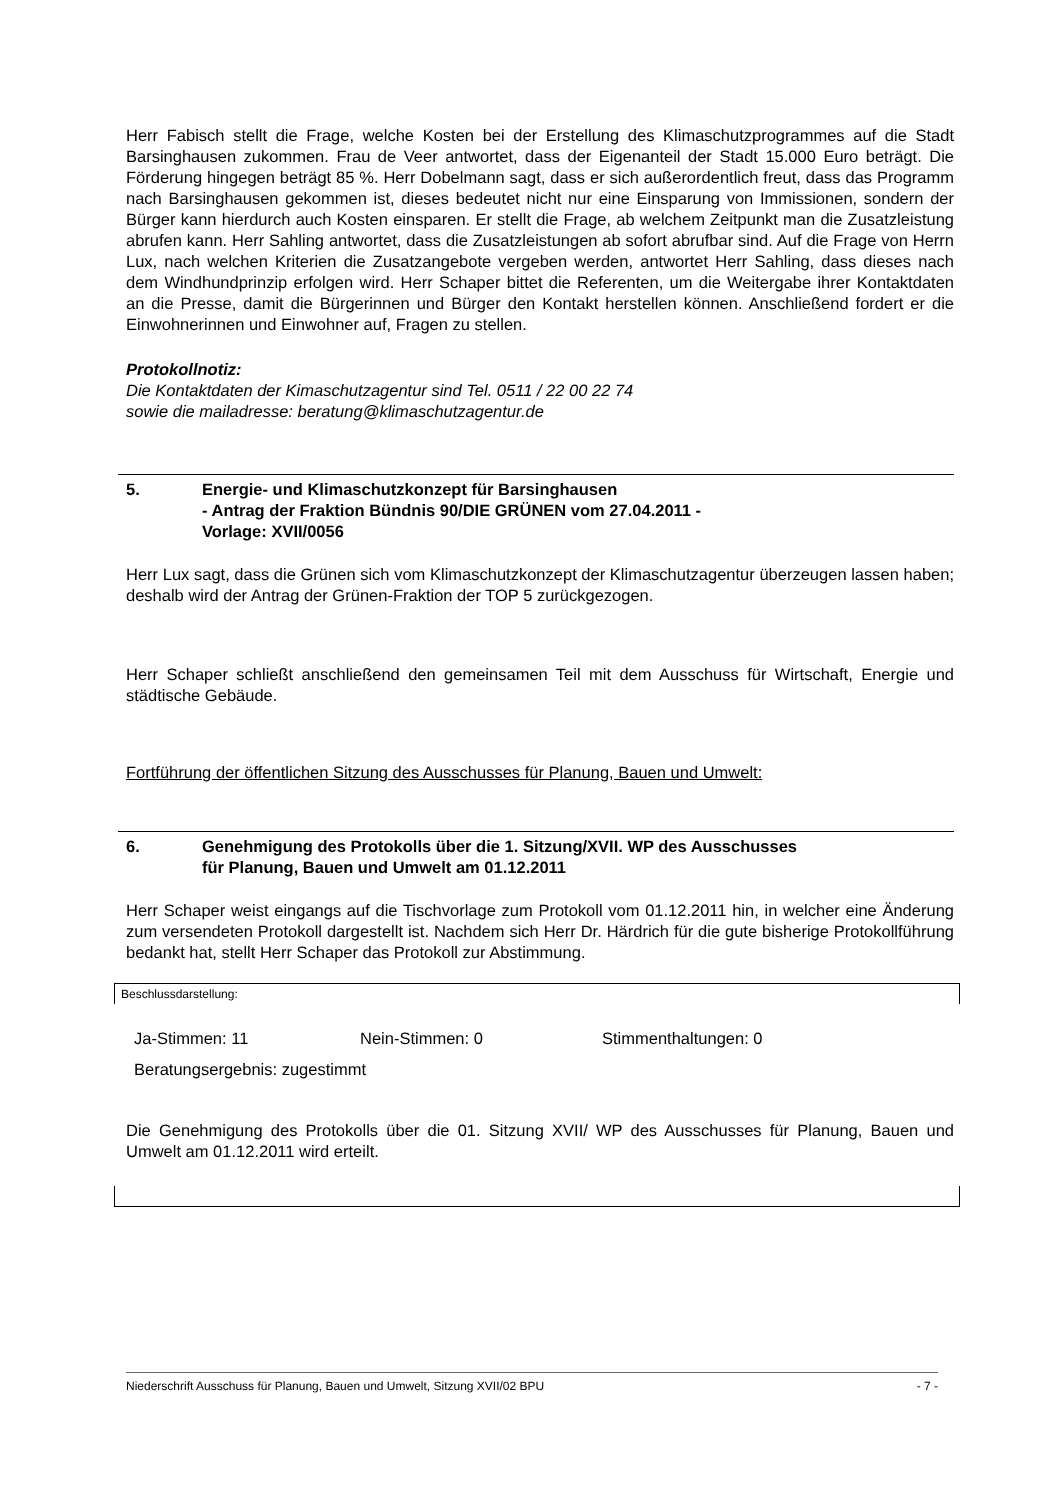Herr Fabisch stellt die Frage, welche Kosten bei der Erstellung des Klimaschutzprogrammes auf die Stadt Barsinghausen zukommen. Frau de Veer antwortet, dass der Eigenanteil der Stadt 15.000 Euro beträgt. Die Förderung hingegen beträgt 85 %. Herr Dobelmann sagt, dass er sich außerordentlich freut, dass das Programm nach Barsinghausen gekommen ist, dieses bedeutet nicht nur eine Einsparung von Immissionen, sondern der Bürger kann hierdurch auch Kosten einsparen. Er stellt die Frage, ab welchem Zeitpunkt man die Zusatzleistung abrufen kann. Herr Sahling antwortet, dass die Zusatzleistungen ab sofort abrufbar sind. Auf die Frage von Herrn Lux, nach welchen Kriterien die Zusatzangebote vergeben werden, antwortet Herr Sahling, dass dieses nach dem Windhundprinzip erfolgen wird. Herr Schaper bittet die Referenten, um die Weitergabe ihrer Kontaktdaten an die Presse, damit die Bürgerinnen und Bürger den Kontakt herstellen können. Anschließend fordert er die Einwohnerinnen und Einwohner auf, Fragen zu stellen.
Protokollnotiz:
Die Kontaktdaten der Kimaschutzagentur sind Tel. 0511 / 22 00 22 74
sowie die mailadresse: beratung@klimaschutzagentur.de
5. Energie- und Klimaschutzkonzept für Barsinghausen
- Antrag der Fraktion Bündnis 90/DIE GRÜNEN vom 27.04.2011 -
Vorlage: XVII/0056
Herr Lux sagt, dass die Grünen sich vom Klimaschutzkonzept der Klimaschutzagentur überzeugen lassen haben; deshalb wird der Antrag der Grünen-Fraktion der TOP 5 zurückgezogen.
Herr Schaper schließt anschließend den gemeinsamen Teil mit dem Ausschuss für Wirtschaft, Energie und städtische Gebäude.
Fortführung der öffentlichen Sitzung des Ausschusses für Planung, Bauen und Umwelt:
6. Genehmigung des Protokolls über die 1. Sitzung/XVII. WP des Ausschusses
für Planung, Bauen und Umwelt am 01.12.2011
Herr Schaper weist eingangs auf die Tischvorlage zum Protokoll vom 01.12.2011 hin, in welcher eine Änderung zum versendeten Protokoll dargestellt ist. Nachdem sich Herr Dr. Härdrich für die gute bisherige Protokollführung bedankt hat, stellt Herr Schaper das Protokoll zur Abstimmung.
Beschlussdarstellung:
Ja-Stimmen: 11 Nein-Stimmen: 0 Stimmenthaltungen: 0
Beratungsergebnis: zugestimmt
Die Genehmigung des Protokolls über die 01. Sitzung XVII/ WP des Ausschusses für Planung, Bauen und Umwelt am 01.12.2011 wird erteilt.
Niederschrift Ausschuss für Planung, Bauen und Umwelt, Sitzung XVII/02 BPU - 7 -